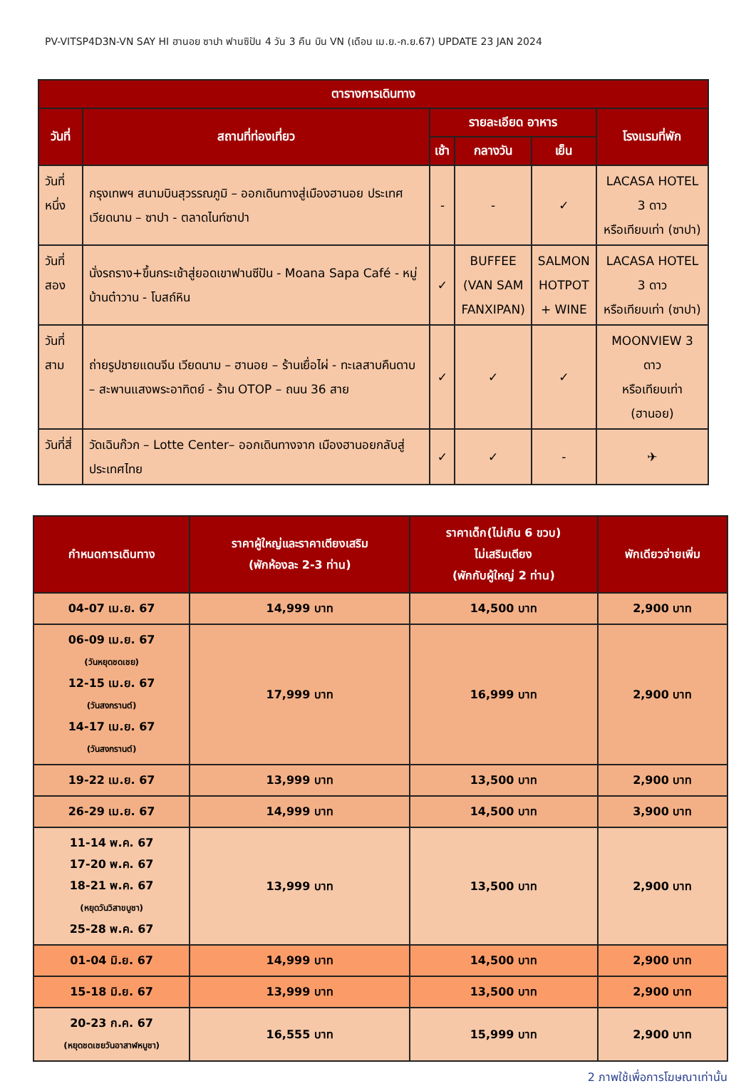PV-VITSP4D3N-VN SAY HI ฮานอย ซาปา ฟานซิปัน 4 วัน 3 คืน บิน VN (เดือน เม.ย.-ก.ย.67) UPDATE 23 JAN 2024
| ตารางการเดินทาง | | | | | |
| --- | --- | --- | --- | --- | --- |
| วันที่ | สถานที่ท่องเที่ยว | รายละเอียด อาหาร | | | โรงแรมที่พัก |
| | | เช้า | กลางวัน | เย็น | |
| วันที่หนึ่ง | กรุงเทพฯ สนามบินสุวรรณภูมิ – ออกเดินทางสู่เมืองฮานอย ประเทศเวียดนาม – ซาปา - ตลาดไนท์ซาปา | - | - | ✓ | LACASA HOTEL 3 ดาว หรือเทียบเท่า (ซาปา) |
| วันที่สอง | นั่งรถราง+ขึ้นกระเช้าสู่ยอดเขาฟานซีปัน - Moana Sapa Café - หมู่บ้านต๋าวาน - โบสถ์หิน | ✓ | BUFFEE (VAN SAM FANXIPAN) | SALMON HOTPOT + WINE | LACASA HOTEL 3 ดาว หรือเทียบเท่า (ซาปา) |
| วันที่สาม | ถ่ายรูปชายแดนจีน เวียดนาม – ฮานอย – ร้านเยื่อไผ่ - ทะเลสาบคืนดาบ – สะพานแสงพระอาทิตย์ - ร้าน OTOP – ถนน 36 สาย | ✓ | ✓ | ✓ | MOONVIEW 3 ดาว หรือเทียบเท่า (ฮานอย) |
| วันที่สี่ | วัดเฉินก๊วก – Lotte Center– ออกเดินทางจาก เมืองฮานอยกลับสู่ประเทศไทย | ✓ | ✓ | - | ✈ |
| กำหนดการเดินทาง | ราคาผู้ใหญ่และราคาเตียงเสริม (พักห้องละ 2-3 ท่าน) | ราคาเด็ก(ไม่เกิน 6 ขวบ) ไม่เสริมเตียง (พักกับผู้ใหญ่ 2 ท่าน) | พักเดียวจ่ายเพิ่ม |
| --- | --- | --- | --- |
| 04-07 เม.ย. 67 | 14,999 บาท | 14,500 บาท | 2,900 บาท |
| 06-09 เม.ย. 67 (วันหยุดชดเชย) 12-15 เม.ย. 67 (วันสงกรานต์) 14-17 เม.ย. 67 (วันสงกรานต์) | 17,999 บาท | 16,999 บาท | 2,900 บาท |
| 19-22 เม.ย. 67 | 13,999 บาท | 13,500 บาท | 2,900 บาท |
| 26-29 เม.ย. 67 | 14,999 บาท | 14,500 บาท | 3,900 บาท |
| 11-14 พ.ค. 67 17-20 พ.ค. 67 18-21 พ.ค. 67 (หยุดวันวิสาขบูชา) 25-28 พ.ค. 67 | 13,999 บาท | 13,500 บาท | 2,900 บาท |
| 01-04 มิ.ย. 67 | 14,999 บาท | 14,500 บาท | 2,900 บาท |
| 15-18 มิ.ย. 67 | 13,999 บาท | 13,500 บาท | 2,900 บาท |
| 20-23 ก.ค. 67 (หยุดชดเชยวันอาสาฬหบูชา) | 16,555 บาท | 15,999 บาท | 2,900 บาท |
2 ภาพใช้เพื่อการโฆษณาเท่านั้น